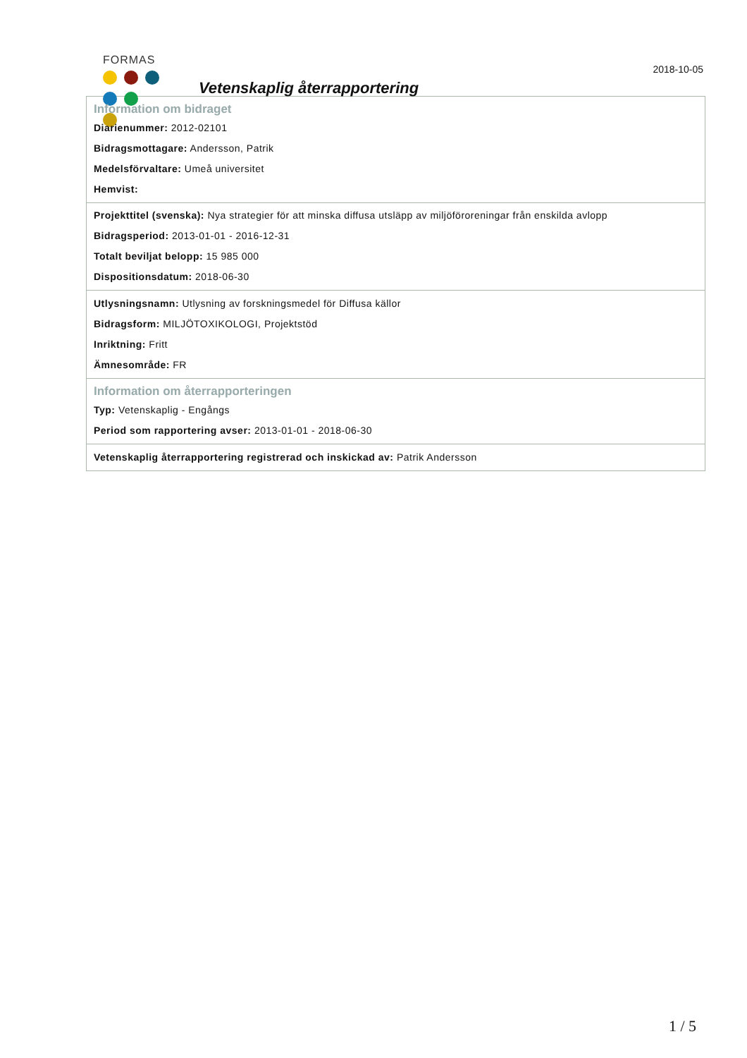FORMAS
Vetenskaplig återrapportering
2018-10-05
Information om bidraget
Diarienummer: 2012-02101
Bidragsmottagare: Andersson, Patrik
Medelsförvaltare: Umeå universitet
Hemvist:
Projekttitel (svenska): Nya strategier för att minska diffusa utsläpp av miljöföroreningar från enskilda avlopp
Bidragsperiod: 2013-01-01 - 2016-12-31
Totalt beviljat belopp: 15 985 000
Dispositionsdatum: 2018-06-30
Utlysningsnamn: Utlysning av forskningsmedel för Diffusa källor
Bidragsform: MILJÖTOXIKOLOGI, Projektstöd
Inriktning: Fritt
Ämnesområde: FR
Information om återrapporteringen
Typ: Vetenskaplig - Engångs
Period som rapportering avser: 2013-01-01 - 2018-06-30
Vetenskaplig återrapportering registrerad och inskickad av: Patrik Andersson
1 / 5